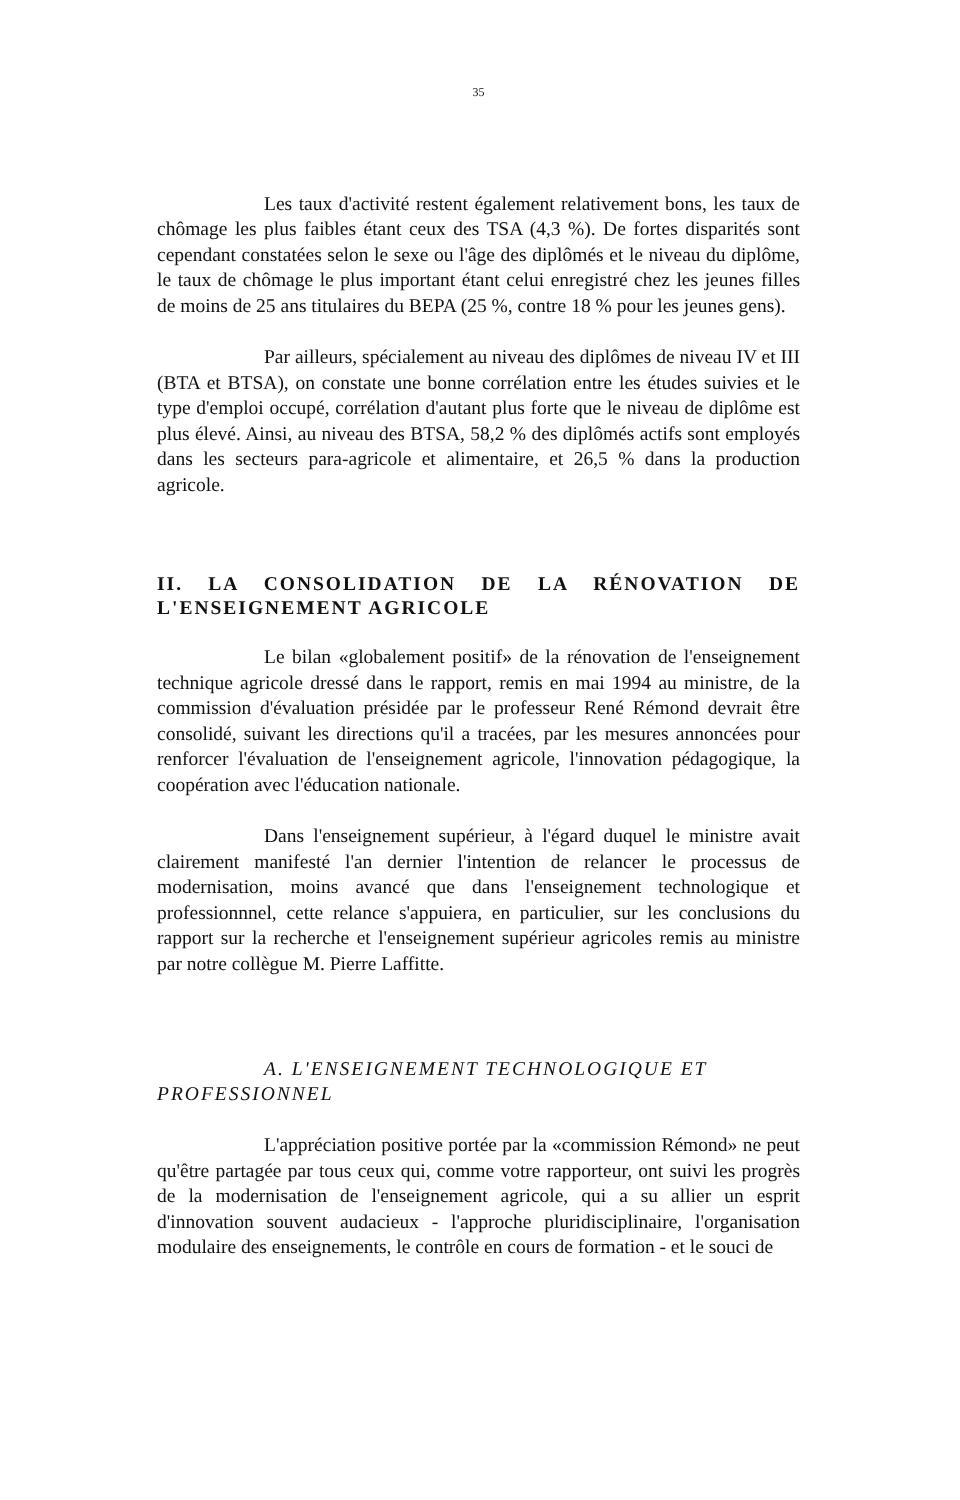35
Les taux d'activité restent également relativement bons, les taux de chômage les plus faibles étant ceux des TSA (4,3 %). De fortes disparités sont cependant constatées selon le sexe ou l'âge des diplômés et le niveau du diplôme, le taux de chômage le plus important étant celui enregistré chez les jeunes filles de moins de 25 ans titulaires du BEPA (25 %, contre 18 % pour les jeunes gens).
Par ailleurs, spécialement au niveau des diplômes de niveau IV et III (BTA et BTSA), on constate une bonne corrélation entre les études suivies et le type d'emploi occupé, corrélation d'autant plus forte que le niveau de diplôme est plus élevé. Ainsi, au niveau des BTSA, 58,2 % des diplômés actifs sont employés dans les secteurs para-agricole et alimentaire, et 26,5 % dans la production agricole.
II. LA CONSOLIDATION DE LA RÉNOVATION DE L'ENSEIGNEMENT AGRICOLE
Le bilan «globalement positif» de la rénovation de l'enseignement technique agricole dressé dans le rapport, remis en mai 1994 au ministre, de la commission d'évaluation présidée par le professeur René Rémond devrait être consolidé, suivant les directions qu'il a tracées, par les mesures annoncées pour renforcer l'évaluation de l'enseignement agricole, l'innovation pédagogique, la coopération avec l'éducation nationale.
Dans l'enseignement supérieur, à l'égard duquel le ministre avait clairement manifesté l'an dernier l'intention de relancer le processus de modernisation, moins avancé que dans l'enseignement technologique et professionnnel, cette relance s'appuiera, en particulier, sur les conclusions du rapport sur la recherche et l'enseignement supérieur agricoles remis au ministre par notre collègue M. Pierre Laffitte.
A. L'ENSEIGNEMENT TECHNOLOGIQUE ET PROFESSIONNEL
L'appréciation positive portée par la «commission Rémond» ne peut qu'être partagée par tous ceux qui, comme votre rapporteur, ont suivi les progrès de la modernisation de l'enseignement agricole, qui a su allier un esprit d'innovation souvent audacieux - l'approche pluridisciplinaire, l'organisation modulaire des enseignements, le contrôle en cours de formation - et le souci de